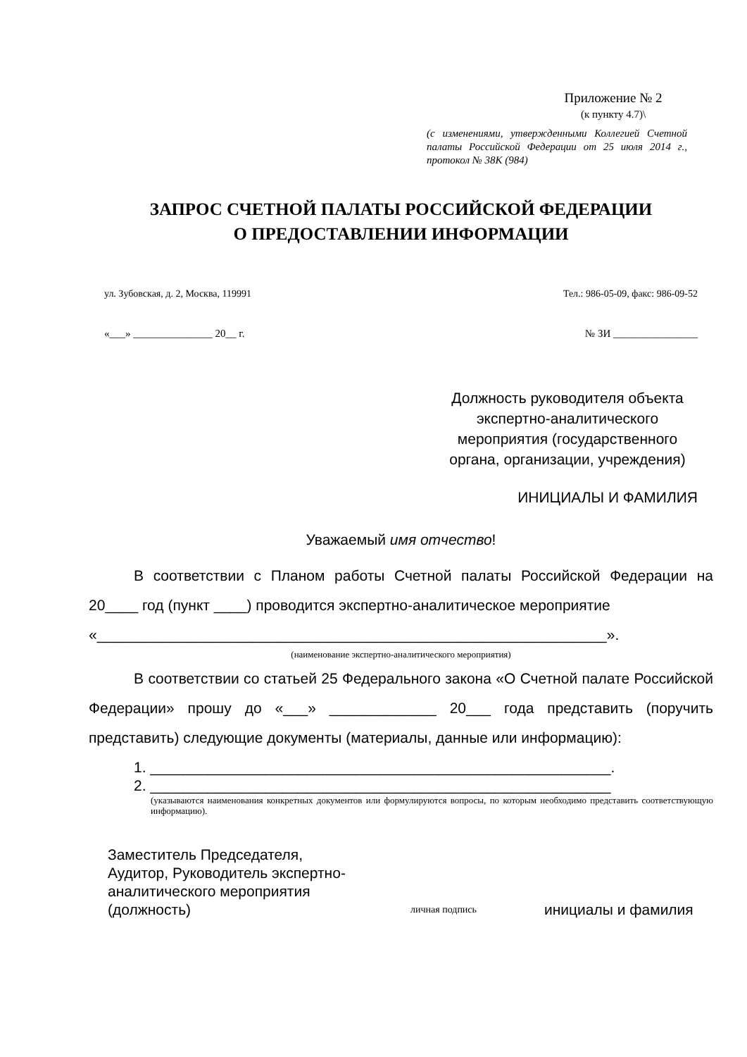Приложение № 2
(к пункту 4.7)\
(с изменениями, утвержденными Коллегией Счетной палаты Российской Федерации от 25 июля 2014 г., протокол № 38К (984)
ЗАПРОС СЧЕТНОЙ ПАЛАТЫ РОССИЙСКОЙ ФЕДЕРАЦИИ
О ПРЕДОСТАВЛЕНИИ ИНФОРМАЦИИ
ул. Зубовская, д. 2, Москва, 119991 Тел.: 986-05-09, факс: 986-09-52
«___» _______________ 20__ г. № ЗИ ________________
Должность руководителя объекта экспертно-аналитического мероприятия (государственного органа, организации, учреждения)
ИНИЦИАЛЫ И ФАМИЛИЯ
Уважаемый имя отчество!
В соответствии с Планом работы Счетной палаты Российской Федерации на 20____ год (пункт ____) проводится экспертно-аналитическое мероприятие
«______________________________________________________________».
(наименование экспертно-аналитического мероприятия)
В соответствии со статьей 25 Федерального закона «О Счетной палате Российской Федерации» прошу до «___» _____________ 20___ года представить (поручить представить) следующие документы (материалы, данные или информацию):
1. ________________________________________________________.
2. ________________________________________________________
(указываются наименования конкретных документов или формулируются вопросы, по которым необходимо представить соответствующую информацию).
Заместитель Председателя,
Аудитор, Руководитель экспертно-аналитического мероприятия
(должность)
личная подпись
инициалы и фамилия